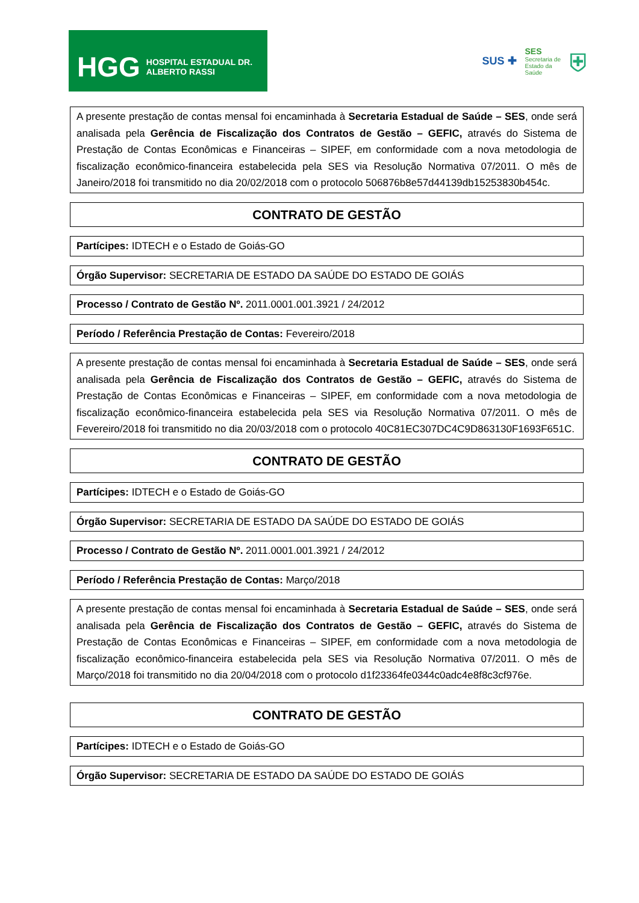HGG HOSPITAL ESTADUAL DR. ALBERTO RASSI
SUS ✚ SES
Secretaria de
Estado da
Saúde ⛨
A presente prestação de contas mensal foi encaminhada à Secretaria Estadual de Saúde – SES, onde será analisada pela Gerência de Fiscalização dos Contratos de Gestão – GEFIC, através do Sistema de Prestação de Contas Econômicas e Financeiras – SIPEF, em conformidade com a nova metodologia de fiscalização econômico-financeira estabelecida pela SES via Resolução Normativa 07/2011. O mês de Janeiro/2018 foi transmitido no dia 20/02/2018 com o protocolo 506876b8e57d44139db15253830b454c.
CONTRATO DE GESTÃO
Partícipes: IDTECH e o Estado de Goiás-GO
Órgão Supervisor: SECRETARIA DE ESTADO DA SAÚDE DO ESTADO DE GOIÁS
Processo / Contrato de Gestão Nº. 2011.0001.001.3921 / 24/2012
Período / Referência Prestação de Contas: Fevereiro/2018
A presente prestação de contas mensal foi encaminhada à Secretaria Estadual de Saúde – SES, onde será analisada pela Gerência de Fiscalização dos Contratos de Gestão – GEFIC, através do Sistema de Prestação de Contas Econômicas e Financeiras – SIPEF, em conformidade com a nova metodologia de fiscalização econômico-financeira estabelecida pela SES via Resolução Normativa 07/2011. O mês de Fevereiro/2018 foi transmitido no dia 20/03/2018 com o protocolo 40C81EC307DC4C9D863130F1693F651C.
CONTRATO DE GESTÃO
Partícipes: IDTECH e o Estado de Goiás-GO
Órgão Supervisor: SECRETARIA DE ESTADO DA SAÚDE DO ESTADO DE GOIÁS
Processo / Contrato de Gestão Nº. 2011.0001.001.3921 / 24/2012
Período / Referência Prestação de Contas: Março/2018
A presente prestação de contas mensal foi encaminhada à Secretaria Estadual de Saúde – SES, onde será analisada pela Gerência de Fiscalização dos Contratos de Gestão – GEFIC, através do Sistema de Prestação de Contas Econômicas e Financeiras – SIPEF, em conformidade com a nova metodologia de fiscalização econômico-financeira estabelecida pela SES via Resolução Normativa 07/2011. O mês de Março/2018 foi transmitido no dia 20/04/2018 com o protocolo d1f23364fe0344c0adc4e8f8c3cf976e.
CONTRATO DE GESTÃO
Partícipes: IDTECH e o Estado de Goiás-GO
Órgão Supervisor: SECRETARIA DE ESTADO DA SAÚDE DO ESTADO DE GOIÁS